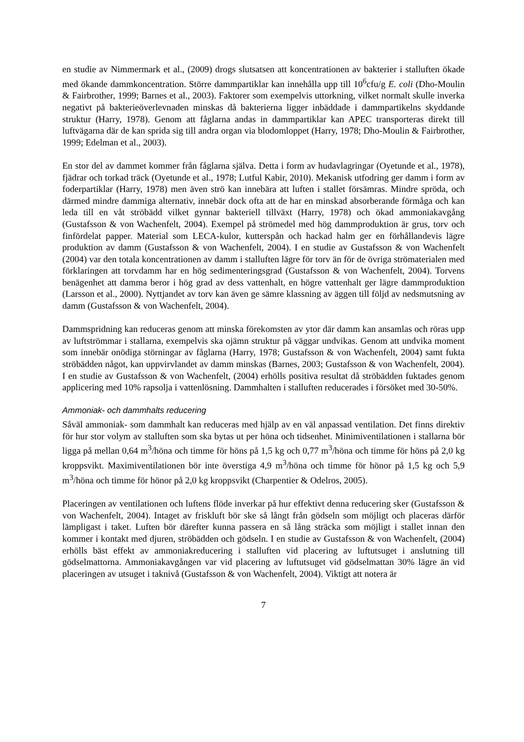en studie av Nimmermark et al., (2009) drogs slutsatsen att koncentrationen av bakterier i stalluften ökade med ökande dammkoncentration. Större dammpartiklar kan innehålla upp till 10<sup>6</sup>cfu/g E. coli (Dho-Moulin & Fairbrother, 1999; Barnes et al., 2003). Faktorer som exempelvis uttorkning, vilket normalt skulle inverka negativt på bakterieöverlevnaden minskas då bakterierna ligger inbäddade i dammpartikelns skyddande struktur (Harry, 1978). Genom att fåglarna andas in dammpartiklar kan APEC transporteras direkt till luftvägarna där de kan sprida sig till andra organ via blodomloppet (Harry, 1978; Dho-Moulin & Fairbrother, 1999; Edelman et al., 2003).
En stor del av dammet kommer från fåglarna själva. Detta i form av hudavlagringar (Oyetunde et al., 1978), fjädrar och torkad träck (Oyetunde et al., 1978; Lutful Kabir, 2010). Mekanisk utfodring ger damm i form av foderpartiklar (Harry, 1978) men även strö kan innebära att luften i stallet försämras. Mindre spröda, och därmed mindre dammiga alternativ, innebär dock ofta att de har en minskad absorberande förmåga och kan leda till en våt ströbädd vilket gynnar bakteriell tillväxt (Harry, 1978) och ökad ammoniakavgång (Gustafsson & von Wachenfelt, 2004). Exempel på strömedel med hög dammproduktion är grus, torv och finfördelat papper. Material som LECA-kulor, kutterspån och hackad halm ger en förhållandevis lägre produktion av damm (Gustafsson & von Wachenfelt, 2004). I en studie av Gustafsson & von Wachenfelt (2004) var den totala koncentrationen av damm i stalluften lägre för torv än för de övriga strömaterialen med förklaringen att torvdamm har en hög sedimenteringsgrad (Gustafsson & von Wachenfelt, 2004). Torvens benägenhet att damma beror i hög grad av dess vattenhalt, en högre vattenhalt ger lägre dammproduktion (Larsson et al., 2000). Nyttjandet av torv kan även ge sämre klassning av äggen till följd av nedsmutsning av damm (Gustafsson & von Wachenfelt, 2004).
Dammspridning kan reduceras genom att minska förekomsten av ytor där damm kan ansamlas och röras upp av luftströmmar i stallarna, exempelvis ska ojämn struktur på väggar undvikas. Genom att undvika moment som innebär onödiga störningar av fåglarna (Harry, 1978; Gustafsson & von Wachenfelt, 2004) samt fukta ströbädden något, kan uppvirvlandet av damm minskas (Barnes, 2003; Gustafsson & von Wachenfelt, 2004). I en studie av Gustafsson & von Wachenfelt, (2004) erhölls positiva resultat då ströbädden fuktades genom applicering med 10% rapsolja i vattenlösning. Dammhalten i stalluften reducerades i försöket med 30-50%.
Ammoniak- och dammhalts reducering
Såväl ammoniak- som dammhalt kan reduceras med hjälp av en väl anpassad ventilation. Det finns direktiv för hur stor volym av stalluften som ska bytas ut per höna och tidsenhet. Minimiventilationen i stallarna bör ligga på mellan 0,64 m<sup>3</sup>/höna och timme för höns på 1,5 kg och 0,77 m<sup>3</sup>/höna och timme för höns på 2,0 kg kroppsvikt. Maximiventilationen bör inte överstiga 4,9 m<sup>3</sup>/höna och timme för hönor på 1,5 kg och 5,9 m<sup>3</sup>/höna och timme för hönor på 2,0 kg kroppsvikt (Charpentier & Odelros, 2005).
Placeringen av ventilationen och luftens flöde inverkar på hur effektivt denna reducering sker (Gustafsson & von Wachenfelt, 2004). Intaget av friskluft bör ske så långt från gödseln som möjligt och placeras därför lämpligast i taket. Luften bör därefter kunna passera en så lång sträcka som möjligt i stallet innan den kommer i kontakt med djuren, ströbädden och gödseln. I en studie av Gustafsson & von Wachenfelt, (2004) erhölls bäst effekt av ammoniakreducering i stalluften vid placering av luftutsuget i anslutning till gödselmattorna. Ammoniakavgången var vid placering av luftutsuget vid gödselmattan 30% lägre än vid placeringen av utsuget i taknivå (Gustafsson & von Wachenfelt, 2004). Viktigt att notera är
7